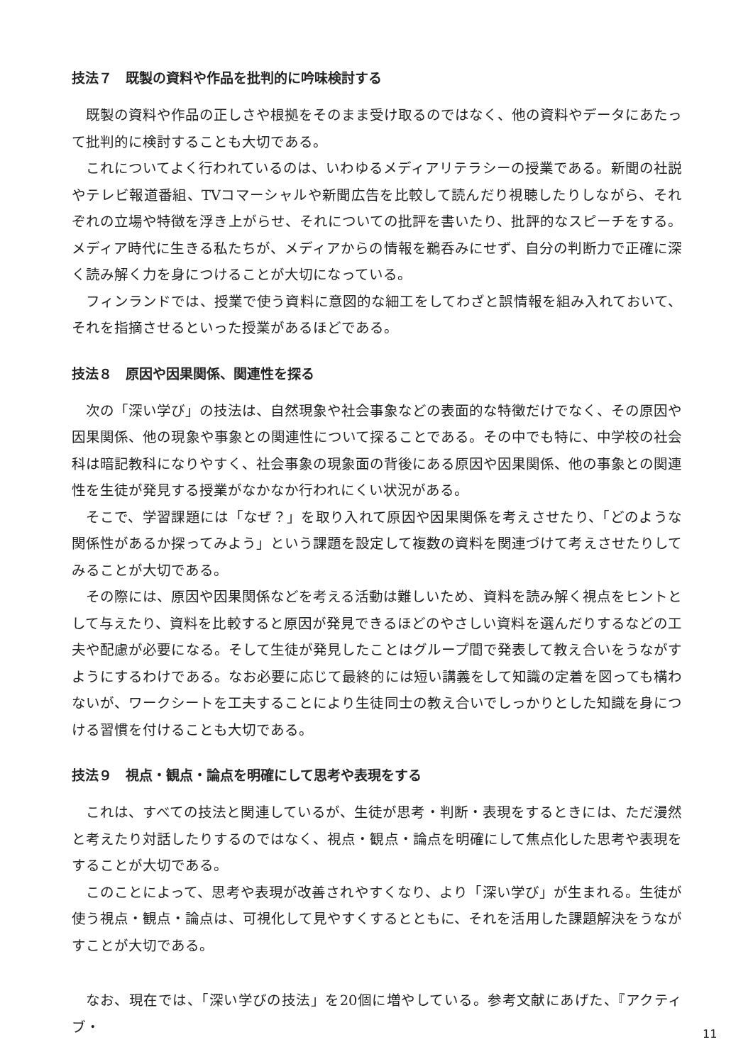技法７　既製の資料や作品を批判的に吟味検討する
既製の資料や作品の正しさや根拠をそのまま受け取るのではなく、他の資料やデータにあたって批判的に検討することも大切である。
これについてよく行われているのは、いわゆるメディアリテラシーの授業である。新聞の社説やテレビ報道番組、TVコマーシャルや新聞広告を比較して読んだり視聴したりしながら、それぞれの立場や特徴を浮き上がらせ、それについての批評を書いたり、批評的なスピーチをする。メディア時代に生きる私たちが、メディアからの情報を鵜呑みにせず、自分の判断力で正確に深く読み解く力を身につけることが大切になっている。
フィンランドでは、授業で使う資料に意図的な細工をしてわざと誤情報を組み入れておいて、それを指摘させるといった授業があるほどである。
技法８　原因や因果関係、関連性を探る
次の「深い学び」の技法は、自然現象や社会事象などの表面的な特徴だけでなく、その原因や因果関係、他の現象や事象との関連性について探ることである。その中でも特に、中学校の社会科は暗記教科になりやすく、社会事象の現象面の背後にある原因や因果関係、他の事象との関連性を生徒が発見する授業がなかなか行われにくい状況がある。
そこで、学習課題には「なぜ？」を取り入れて原因や因果関係を考えさせたり、「どのような関係性があるか探ってみよう」という課題を設定して複数の資料を関連づけて考えさせたりしてみることが大切である。
その際には、原因や因果関係などを考える活動は難しいため、資料を読み解く視点をヒントとして与えたり、資料を比較すると原因が発見できるほどのやさしい資料を選んだりするなどの工夫や配慮が必要になる。そして生徒が発見したことはグループ間で発表して教え合いをうながすようにするわけである。なお必要に応じて最終的には短い講義をして知識の定着を図っても構わないが、ワークシートを工夫することにより生徒同士の教え合いでしっかりとした知識を身につける習慣を付けることも大切である。
技法９　視点・観点・論点を明確にして思考や表現をする
これは、すべての技法と関連しているが、生徒が思考・判断・表現をするときには、ただ漫然と考えたり対話したりするのではなく、視点・観点・論点を明確にして焦点化した思考や表現をすることが大切である。
このことによって、思考や表現が改善されやすくなり、より「深い学び」が生まれる。生徒が使う視点・観点・論点は、可視化して見やすくするとともに、それを活用した課題解決をうながすことが大切である。
なお、現在では、「深い学びの技法」を20個に増やしている。参考文献にあげた、『アクティブ・
11